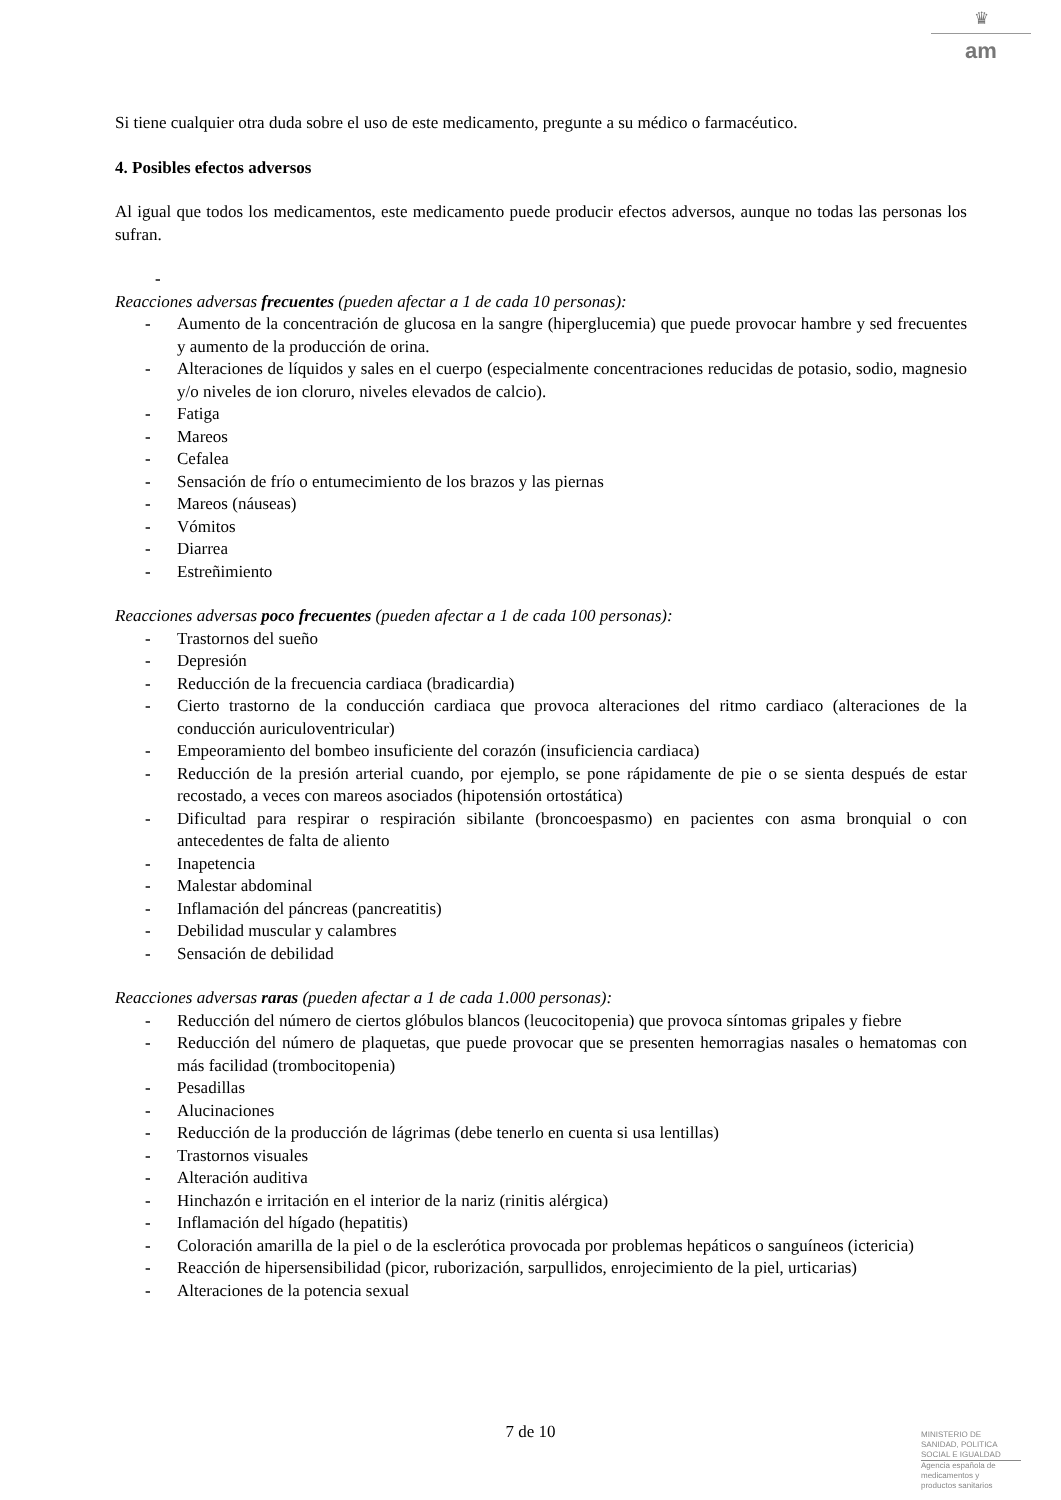♛
am
Si tiene cualquier otra duda sobre el uso de este medicamento, pregunte a su médico o farmacéutico.
4. Posibles efectos adversos
Al igual que todos los medicamentos, este medicamento puede producir efectos adversos, aunque no todas las personas los sufran.
-
Reacciones adversas frecuentes (pueden afectar a 1 de cada 10 personas):
- Aumento de la concentración de glucosa en la sangre (hiperglucemia) que puede provocar hambre y sed frecuentes y aumento de la producción de orina.
- Alteraciones de líquidos y sales en el cuerpo (especialmente concentraciones reducidas de potasio, sodio, magnesio y/o niveles de ion cloruro, niveles elevados de calcio).
- Fatiga
- Mareos
- Cefalea
- Sensación de frío o entumecimiento de los brazos y las piernas
- Mareos (náuseas)
- Vómitos
- Diarrea
- Estreñimiento
Reacciones adversas poco frecuentes (pueden afectar a 1 de cada 100 personas):
- Trastornos del sueño
- Depresión
- Reducción de la frecuencia cardiaca (bradicardia)
- Cierto trastorno de la conducción cardiaca que provoca alteraciones del ritmo cardiaco (alteraciones de la conducción auriculoventricular)
- Empeoramiento del bombeo insuficiente del corazón (insuficiencia cardiaca)
- Reducción de la presión arterial cuando, por ejemplo, se pone rápidamente de pie o se sienta después de estar recostado, a veces con mareos asociados (hipotensión ortostática)
- Dificultad para respirar o respiración sibilante (broncoespasmo) en pacientes con asma bronquial o con antecedentes de falta de aliento
- Inapetencia
- Malestar abdominal
- Inflamación del páncreas (pancreatitis)
- Debilidad muscular y calambres
- Sensación de debilidad
Reacciones adversas raras (pueden afectar a 1 de cada 1.000 personas):
- Reducción del número de ciertos glóbulos blancos (leucocitopenia) que provoca síntomas gripales y fiebre
- Reducción del número de plaquetas, que puede provocar que se presenten hemorragias nasales o hematomas con más facilidad (trombocitopenia)
- Pesadillas
- Alucinaciones
- Reducción de la producción de lágrimas (debe tenerlo en cuenta si usa lentillas)
- Trastornos visuales
- Alteración auditiva
- Hinchazón e irritación en el interior de la nariz (rinitis alérgica)
- Inflamación del hígado (hepatitis)
- Coloración amarilla de la piel o de la esclerótica provocada por problemas hepáticos o sanguíneos (ictericia)
- Reacción de hipersensibilidad (picor, ruborización, sarpullidos, enrojecimiento de la piel, urticarias)
- Alteraciones de la potencia sexual
7 de 10
MINISTERIO DE
SANIDAD, POLITICA
SOCIAL E IGUALDAD
Agencia española de
medicamentos y
productos sanitarios